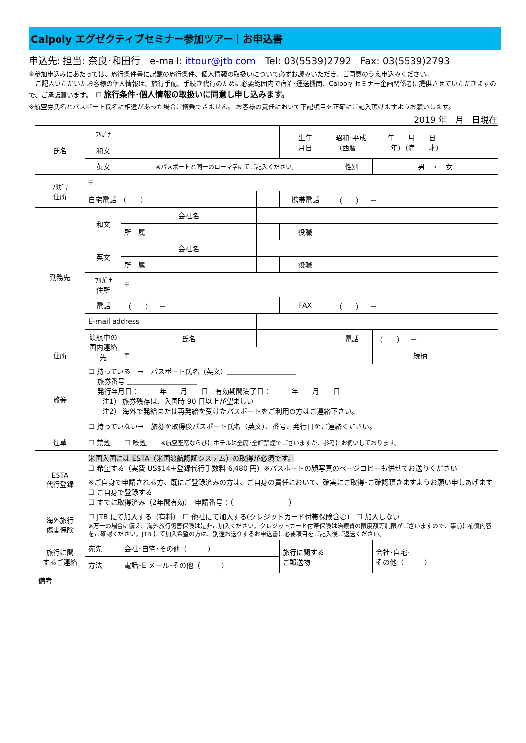Calpoly エグゼクティブセミナー参加ツアー｜お申込書
申込先: 担当: 奈良･和田行　e-mail: ittour@jtb.com　Tel: 03(5539)2792　Fax: 03(5539)2793
※参加申込みにあたっては、旅行条件書に記載の旅行条件、個人情報の取扱いについて必ずお読みいただき、ご同意のうえ申込みください。
　ご記入いただいたお客様の個人情報は、旅行手配、手続き代行のために必要範囲内で宿泊･運送機関、Calpoly セミナー企画関係者に提供させていただきますので、ご承諾願います。　☐ 旅行条件･個人情報の取扱いに同意し申し込みます。
※航空券氏名とパスポート氏名に相違があった場合ご搭乗できません。 お客様の責任において下記項目を正確にご記入頂けますようお願いします。
2019 年　月　日現在
| 氏名 | ﾌﾘｶﾞﾅ | | | 生年 月日 | 昭和･平成 年 月 日 （西暦 年）（満 才） | | |
| | 和文 | | | | | | |
| | 英文 | ※パスポートと同一のローマ字にてご記入ください。 | | | 性別 | 男 ・ 女 | |
| ﾌﾘｶﾞﾅ 住所 | 〒 | | | | | | |
| | 自宅電話 （ ） － | | | 携帯電話 | （ ） － | | |
| 勤務先 | 和文 | 会社名 | | | | | |
| | | 所 属 | | 役職 | | | |
| | 英文 | 会社名 | | | | | |
| | | 所 属 | | 役職 | | | |
| | ﾌﾘｶﾞﾅ 住所 | 〒 | | | | | |
| | 電話 | （ ） － | | FAX | （ ） － | | |
| | E-mail address | | | | | | |
| | 渡航中の 国内連絡先 | 氏名 | | | 電話 | （ ） － | |
| 住所 | | 〒 | | | | 続柄 | |
| 旅券 | ☐ 持っている → パスポート氏名（英文）＿＿＿＿＿＿＿＿＿＿ 旅券番号 ＿＿＿＿＿＿＿＿＿＿ 発行年月日： 年 月 日 有効期間満了日： 年 月 日 注1） 旅券残存は、入国時 90 日以上が望ましい 注2） 海外で発給または再発給を受けたパスポートをご利用の方はご連絡下さい。 | | | | | | |
| | ☐ 持っていない→ 旅券を取得後パスポート氏名（英文）、番号、発行日をご連絡ください。 | | | | | | |
| 煙草 | ☐ 禁煙 ☐ 喫煙 ※航空座席ならびにホテルは全席･全館禁煙でございますが、参考にお伺いしております。 | | | | | | |
| ESTA 代行登録 | 米国入国には ESTA（米国渡航認証システム）の取得が必須です。 ☐ 希望する（実費 US$14＋登録代行手数料 6,480 円）※パスポートの顔写真のページコピーも併せてお送りください | | | | | | |
| | ※ご自身で申請される方、既にご登録済みの方は、ご自身の責任において、確実にご取得･ご確認頂きますようお願い申しあげます ☐ ご自身で登録する ☐ すでに取得済み（2年間有効） 申請番号：（ ） | | | | | | |
| 海外旅行 傷害保険 | ☐ JTB にて加入する（有料） ☐ 他社にて加入する(クレジットカード付帯保険含む) ☐ 加入しない ※万一の場合に備え、海外旅行傷害保険は是非ご加入ください。クレジットカード付帯保険は治療費の限度額等制限がございますので、事前に補償内容をご確認ください。JTB にて加入希望の方は、別途お送りするお申込書に必要項目をご記入後ご返送ください。 | | | | | | |
| 旅行に関 するご連絡 | 宛先 | 会社･自宅･その他（ ） | | 旅行に関する ご郵送物 | | 会社･自宅･ その他（ ） | |
| | 方法 | 電話･E メール･その他（ ） | | | | | |
| 備考 | | | | | | | |